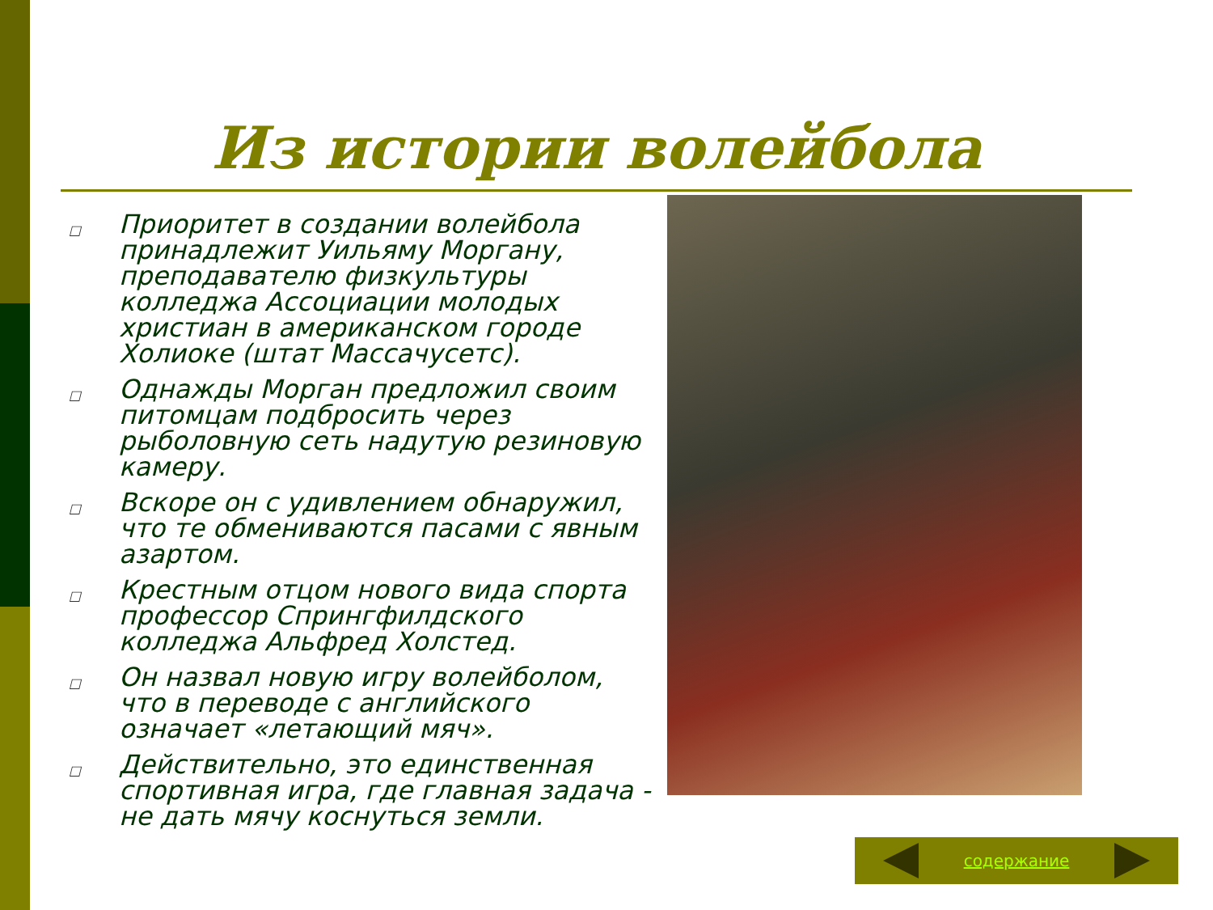Из истории волейбола
□ Приоритет в создании волейбола принадлежит Уильяму Моргану, преподавателю физкультуры колледжа Ассоциации молодых христиан в американском городе Холиоке (штат Массачусетс).
□ Однажды Морган предложил своим питомцам подбросить через рыболовную сеть надутую резиновую камеру.
□ Вскоре он с удивлением обнаружил, что те обмениваются пасами с явным азартом.
□ Крестным отцом нового вида спорта профессор Спрингфилдского колледжа Альфред Холстед.
□ Он назвал новую игру волейболом, что в переводе с английского означает «летающий мяч».
□ Действительно, это единственная спортивная игра, где главная задача - не дать мячу коснуться земли.
содержание